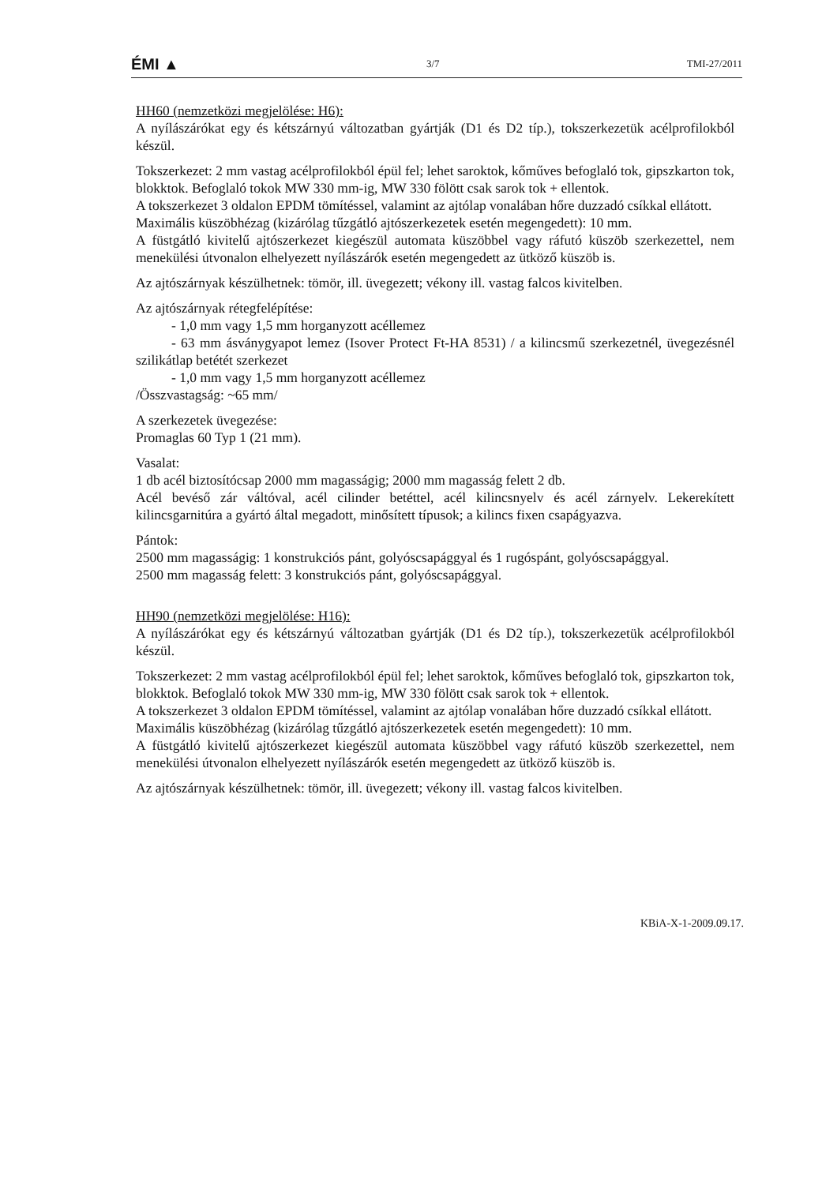ÉMI ▲ 3/7 TMI-27/2011
HH60 (nemzetközi megjelölése: H6):
A nyílászárókat egy és kétszárnyú változatban gyártják (D1 és D2 típ.), tokszerkezetük acélprofilokból készül.
Tokszerkezet: 2 mm vastag acélprofilokból épül fel; lehet saroktok, kőműves befoglaló tok, gipszkarton tok, blokktok. Befoglaló tokok MW 330 mm-ig, MW 330 fölött csak sarok tok + ellentok.
A tokszerkezet 3 oldalon EPDM tömítéssel, valamint az ajtólap vonalában hőre duzzadó csíkkal ellátott.
Maximális küszöbhézag (kizárólag tűzgátló ajtószerkezetek esetén megengedett): 10 mm.
A füstgátló kivitelű ajtószerkezet kiegészül automata küszöbbel vagy ráfutó küszöb szerkezettel, nem menekülési útvonalon elhelyezett nyílászárók esetén megengedett az ütköző küszöb is.
Az ajtószárnyak készülhetnek: tömör, ill. üvegezett; vékony ill. vastag falcos kivitelben.
Az ajtószárnyak rétegfelépítése:
- 1,0 mm vagy 1,5 mm horganyzott acéllemez
- 63 mm ásványgyapot lemez (Isover Protect Ft-HA 8531) / a kilincsmű szerkezetnél, üvegezésnél szilikátlap betétét szerkezet
- 1,0 mm vagy 1,5 mm horganyzott acéllemez
/Összvastagság: ~65 mm/
A szerkezetek üvegezése:
Promaglas 60 Typ 1 (21 mm).
Vasalat:
1 db acél biztosítócsap 2000 mm magasságig; 2000 mm magasság felett 2 db.
Acél bevéső zár váltóval, acél cilinder betéttel, acél kilincsnyelv és acél zárnyelv. Lekerekített kilincsgarnitúra a gyártó által megadott, minősített típusok; a kilincs fixen csapágyazva.
Pántok:
2500 mm magasságig: 1 konstrukciós pánt, golyóscsapággyal és 1 rugóspánt, golyóscsapággyal.
2500 mm magasság felett: 3 konstrukciós pánt, golyóscsapággyal.
HH90 (nemzetközi megjelölése: H16):
A nyílászárókat egy és kétszárnyú változatban gyártják (D1 és D2 típ.), tokszerkezetük acélprofilokból készül.
Tokszerkezet: 2 mm vastag acélprofilokból épül fel; lehet saroktok, kőműves befoglaló tok, gipszkarton tok, blokktok. Befoglaló tokok MW 330 mm-ig, MW 330 fölött csak sarok tok + ellentok.
A tokszerkezet 3 oldalon EPDM tömítéssel, valamint az ajtólap vonalában hőre duzzadó csíkkal ellátott.
Maximális küszöbhézag (kizárólag tűzgátló ajtószerkezetek esetén megengedett): 10 mm.
A füstgátló kivitelű ajtószerkezet kiegészül automata küszöbbel vagy ráfutó küszöb szerkezettel, nem menekülési útvonalon elhelyezett nyílászárók esetén megengedett az ütköző küszöb is.
Az ajtószárnyak készülhetnek: tömör, ill. üvegezett; vékony ill. vastag falcos kivitelben.
KBiA-X-1-2009.09.17.